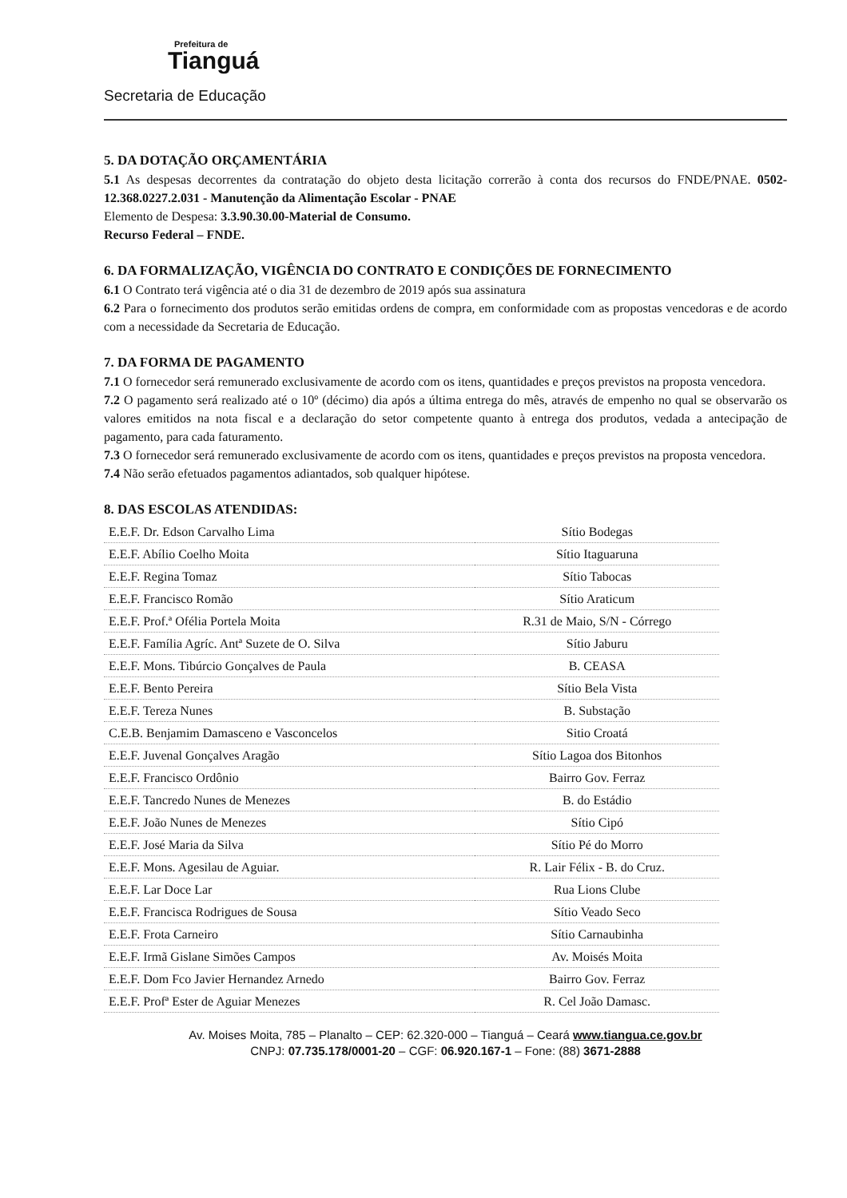Prefeitura de
Tianguá
Secretaria de Educação
5. DA DOTAÇÃO ORÇAMENTÁRIA
5.1 As despesas decorrentes da contratação do objeto desta licitação correrão à conta dos recursos do FNDE/PNAE. 0502-12.368.0227.2.031 - Manutenção da Alimentação Escolar - PNAE
Elemento de Despesa: 3.3.90.30.00-Material de Consumo.
Recurso Federal – FNDE.
6. DA FORMALIZAÇÃO, VIGÊNCIA DO CONTRATO E CONDIÇÕES DE FORNECIMENTO
6.1 O Contrato terá vigência até o dia 31 de dezembro de 2019 após sua assinatura
6.2 Para o fornecimento dos produtos serão emitidas ordens de compra, em conformidade com as propostas vencedoras e de acordo com a necessidade da Secretaria de Educação.
7. DA FORMA DE PAGAMENTO
7.1 O fornecedor será remunerado exclusivamente de acordo com os itens, quantidades e preços previstos na proposta vencedora.
7.2 O pagamento será realizado até o 10º (décimo) dia após a última entrega do mês, através de empenho no qual se observarão os valores emitidos na nota fiscal e a declaração do setor competente quanto à entrega dos produtos, vedada a antecipação de pagamento, para cada faturamento.
7.3 O fornecedor será remunerado exclusivamente de acordo com os itens, quantidades e preços previstos na proposta vencedora.
7.4 Não serão efetuados pagamentos adiantados, sob qualquer hipótese.
8. DAS ESCOLAS ATENDIDAS:
| E.E.F. Dr. Edson Carvalho Lima | Sítio Bodegas |
| E.E.F. Abílio Coelho Moita | Sítio Itaguaruna |
| E.E.F. Regina Tomaz | Sítio Tabocas |
| E.E.F. Francisco Romão | Sítio Araticum |
| E.E.F. Prof.ª Ofélia Portela Moita | R.31 de Maio, S/N - Córrego |
| E.E.F. Família Agríc. Antª Suzete de O. Silva | Sítio Jaburu |
| E.E.F. Mons. Tibúrcio Gonçalves de Paula | B. CEASA |
| E.E.F. Bento Pereira | Sítio Bela Vista |
| E.E.F. Tereza Nunes | B. Substação |
| C.E.B. Benjamim Damasceno e Vasconcelos | Sitio Croatá |
| E.E.F. Juvenal Gonçalves Aragão | Sítio Lagoa dos Bitonhos |
| E.E.F. Francisco Ordônio | Bairro Gov. Ferraz |
| E.E.F. Tancredo Nunes de Menezes | B. do Estádio |
| E.E.F. João Nunes de Menezes | Sítio Cipó |
| E.E.F. José Maria da Silva | Sítio Pé do Morro |
| E.E.F. Mons. Agesilau de Aguiar. | R. Lair Félix - B. do Cruz. |
| E.E.F. Lar Doce Lar | Rua Lions Clube |
| E.E.F. Francisca Rodrigues de Sousa | Sítio Veado Seco |
| E.E.F. Frota Carneiro | Sítio Carnaubinha |
| E.E.F. Irmã Gislane Simões Campos | Av. Moisés Moita |
| E.E.F. Dom Fco Javier Hernandez Arnedo | Bairro Gov. Ferraz |
| E.E.F. Profª Ester de Aguiar Menezes | R. Cel João Damasc. |
Av. Moises Moita, 785 – Planalto – CEP: 62.320-000 – Tianguá – Ceará www.tiangua.ce.gov.br
CNPJ: 07.735.178/0001-20 – CGF: 06.920.167-1 – Fone: (88) 3671-2888